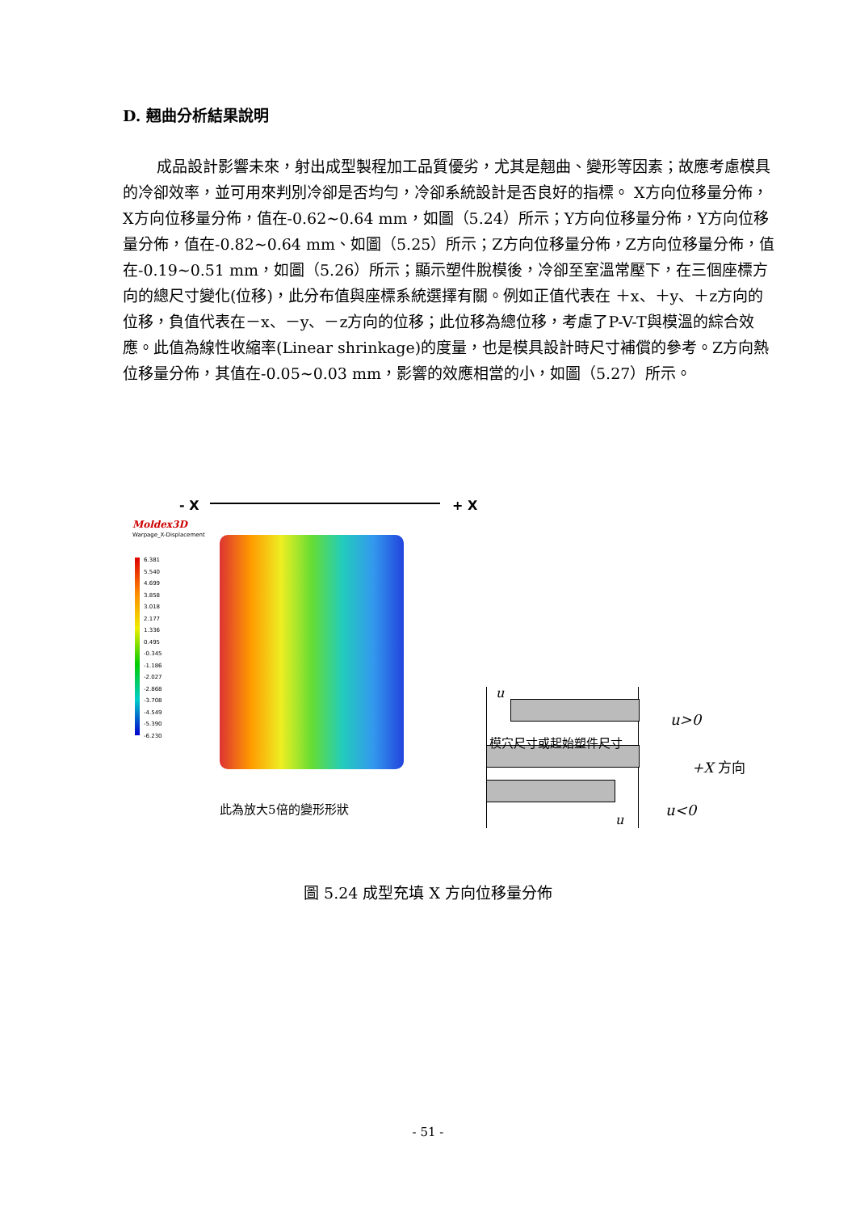D. 翹曲分析結果說明
成品設計影響未來，射出成型製程加工品質優劣，尤其是翹曲、變形等因素；故應考慮模具的冷卻效率，並可用來判別冷卻是否均勻，冷卻系統設計是否良好的指標。 X方向位移量分佈，X方向位移量分佈，值在-0.62~0.64 mm，如圖（5.24）所示；Y方向位移量分佈，Y方向位移量分佈，值在-0.82~0.64 mm、如圖（5.25）所示；Z方向位移量分佈，Z方向位移量分佈，值在-0.19~0.51 mm，如圖（5.26）所示；顯示塑件脫模後，冷卻至室溫常壓下，在三個座標方向的總尺寸變化(位移)，此分布值與座標系統選擇有關。例如正值代表在 ＋x、＋y、＋z方向的位移，負值代表在－x、－y、－z方向的位移；此位移為總位移，考慮了P-V-T與模溫的綜合效應。此值為線性收縮率(Linear shrinkage)的度量，也是模具設計時尺寸補償的參考。Z方向熱位移量分佈，其值在-0.05~0.03 mm，影響的效應相當的小，如圖（5.27）所示。
- X + X
Moldex3D
Warpage_X-Displacement
6.381
5.540
4.699
3.858
3.018
2.177
1.336
0.495
-0.345
-1.186
-2.027
-2.868
-3.708
-4.549
-5.390
-6.230
此為放大5倍的變形形狀
u
u>0
模穴尺寸或起始塑件尺寸
+X 方向
u<0
u
圖 5.24 成型充填 X 方向位移量分佈
- 51 -